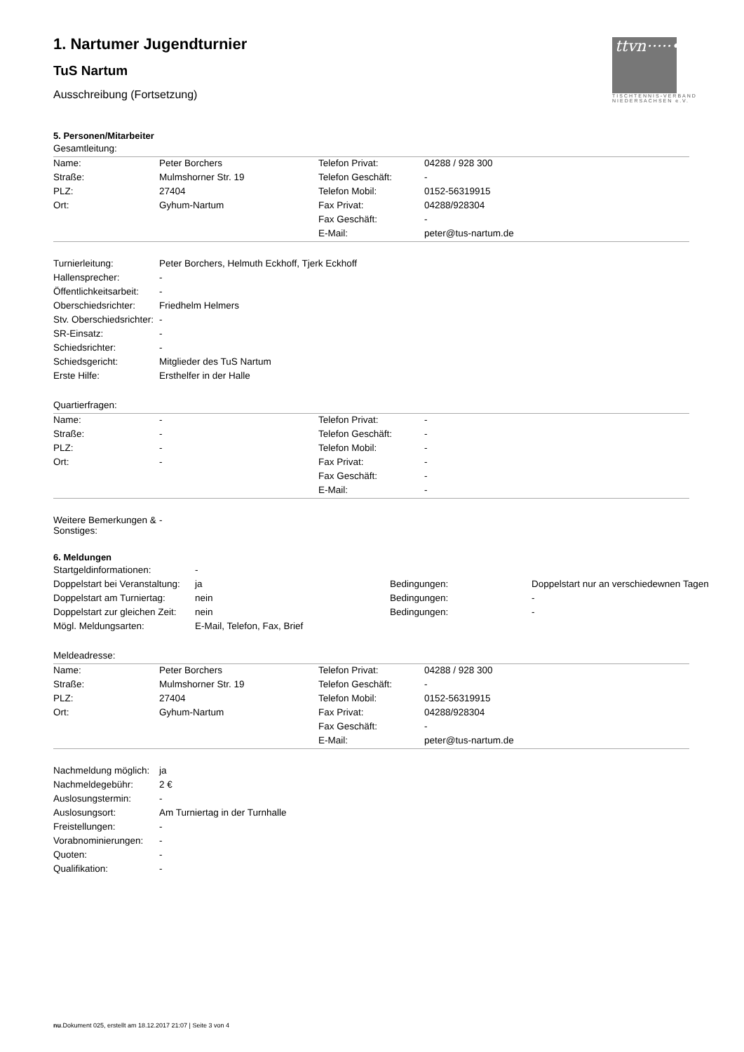ttvn·····•
TISCHTENNIS-VERBAND NIEDERSACHSEN e.V.
1. Nartumer Jugendturnier
TuS Nartum
Ausschreibung (Fortsetzung)
5. Personen/Mitarbeiter
| Gesamtleitung: | | | |
| Name: | Peter Borchers | Telefon Privat: | 04288 / 928 300 |
| Straße: | Mulmshorner Str. 19 | Telefon Geschäft: | - |
| PLZ: | 27404 | Telefon Mobil: | 0152-56319915 |
| Ort: | Gyhum-Nartum | Fax Privat: | 04288/928304 |
| | | Fax Geschäft: | - |
| | | E-Mail: | peter@tus-nartum.de |
| Turnierleitung: | Peter Borchers, Helmuth Eckhoff, Tjerk Eckhoff |
| Hallensprecher: | - |
| Öffentlichkeitsarbeit: | - |
| Oberschiedsrichter: | Friedhelm Helmers |
| Stv. Oberschiedsrichter: | - |
| SR-Einsatz: | - |
| Schiedsrichter: | - |
| Schiedsgericht: | Mitglieder des TuS Nartum |
| Erste Hilfe: | Ersthelfer in der Halle |
| Quartierfragen: | | | |
| Name: | - | Telefon Privat: | - |
| Straße: | - | Telefon Geschäft: | - |
| PLZ: | - | Telefon Mobil: | - |
| Ort: | - | Fax Privat: | - |
| | | Fax Geschäft: | - |
| | | E-Mail: | - |
| Weitere Bemerkungen & Sonstiges: | - |
6. Meldungen
| Startgeldinformationen: | - | | |
| Doppelstart bei Veranstaltung: | ja | Bedingungen: | Doppelstart nur an verschiedewnen Tagen |
| Doppelstart am Turniertag: | nein | Bedingungen: | - |
| Doppelstart zur gleichen Zeit: | nein | Bedingungen: | - |
| Mögl. Meldungsarten: | E-Mail, Telefon, Fax, Brief | | |
| Meldeadresse: | | | |
| Name: | Peter Borchers | Telefon Privat: | 04288 / 928 300 |
| Straße: | Mulmshorner Str. 19 | Telefon Geschäft: | - |
| PLZ: | 27404 | Telefon Mobil: | 0152-56319915 |
| Ort: | Gyhum-Nartum | Fax Privat: | 04288/928304 |
| | | Fax Geschäft: | - |
| | | E-Mail: | peter@tus-nartum.de |
| Nachmeldung möglich: | ja |
| Nachmeldegebühr: | 2 € |
| Auslosungstermin: | - |
| Auslosungsort: | Am Turniertag in der Turnhalle |
| Freistellungen: | - |
| Vorabnominierungen: | - |
| Quoten: | - |
| Qualifikation: | - |
nu.Dokument 025, erstellt am 18.12.2017 21:07 | Seite 3 von 4